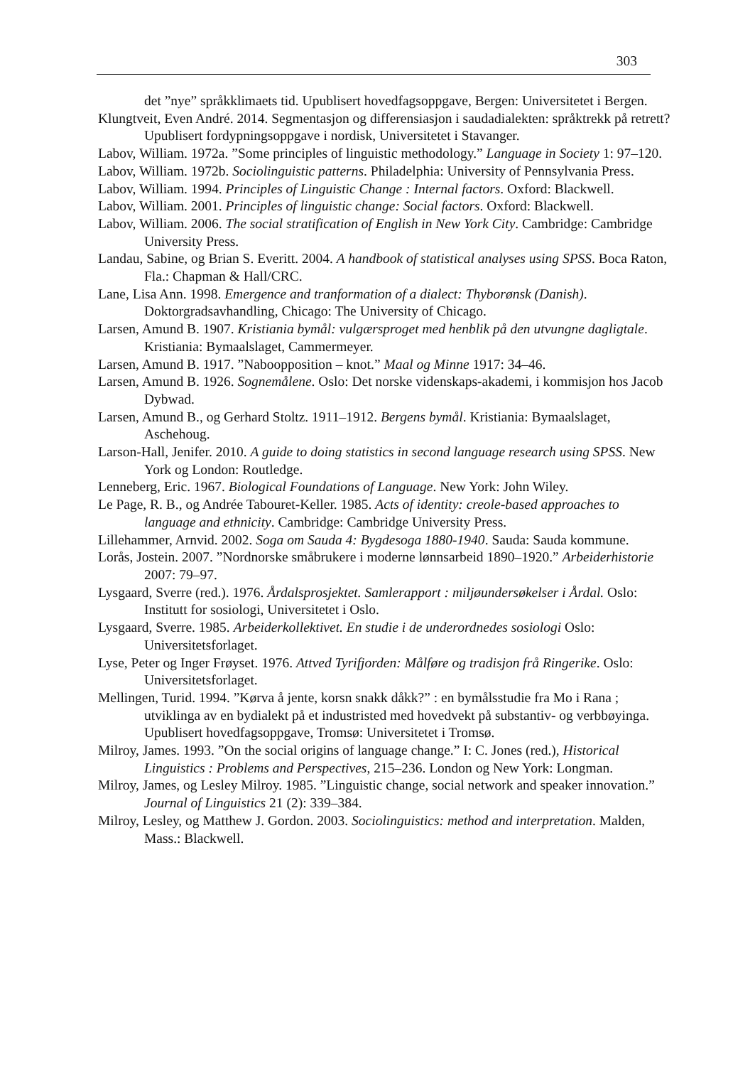303
det ”nye” språkklimaets tid. Upublisert hovedfagsoppgave, Bergen: Universitetet i Bergen.
Klungtveit, Even André. 2014. Segmentasjon og differensiasjon i saudadialekten: språktrekk på retrett? Upublisert fordypningsoppgave i nordisk, Universitetet i Stavanger.
Labov, William. 1972a. ”Some principles of linguistic methodology.” Language in Society 1: 97–120.
Labov, William. 1972b. Sociolinguistic patterns. Philadelphia: University of Pennsylvania Press.
Labov, William. 1994. Principles of Linguistic Change : Internal factors. Oxford: Blackwell.
Labov, William. 2001. Principles of linguistic change: Social factors. Oxford: Blackwell.
Labov, William. 2006. The social stratification of English in New York City. Cambridge: Cambridge University Press.
Landau, Sabine, og Brian S. Everitt. 2004. A handbook of statistical analyses using SPSS. Boca Raton, Fla.: Chapman & Hall/CRC.
Lane, Lisa Ann. 1998. Emergence and tranformation of a dialect: Thyborønsk (Danish). Doktorgradsavhandling, Chicago: The University of Chicago.
Larsen, Amund B. 1907. Kristiania bymål: vulgærsproget med henblik på den utvungne dagligtale. Kristiania: Bymaalslaget, Cammermeyer.
Larsen, Amund B. 1917. ”Naboopposition – knot.” Maal og Minne 1917: 34–46.
Larsen, Amund B. 1926. Sognemålene. Oslo: Det norske videnskaps-akademi, i kommisjon hos Jacob Dybwad.
Larsen, Amund B., og Gerhard Stoltz. 1911–1912. Bergens bymål. Kristiania: Bymaalslaget, Aschehoug.
Larson-Hall, Jenifer. 2010. A guide to doing statistics in second language research using SPSS. New York og London: Routledge.
Lenneberg, Eric. 1967. Biological Foundations of Language. New York: John Wiley.
Le Page, R. B., og Andrée Tabouret-Keller. 1985. Acts of identity: creole-based approaches to language and ethnicity. Cambridge: Cambridge University Press.
Lillehammer, Arnvid. 2002. Soga om Sauda 4: Bygdesoga 1880-1940. Sauda: Sauda kommune.
Lorås, Jostein. 2007. ”Nordnorske småbrukere i moderne lønnsarbeid 1890–1920.” Arbeiderhistorie 2007: 79–97.
Lysgaard, Sverre (red.). 1976. Årdalsprosjektet. Samlerapport : miljøundersøkelser i Årdal. Oslo: Institutt for sosiologi, Universitetet i Oslo.
Lysgaard, Sverre. 1985. Arbeiderkollektivet. En studie i de underordnedes sosiologi Oslo: Universitetsforlaget.
Lyse, Peter og Inger Frøyset. 1976. Attved Tyrifjorden: Målføre og tradisjon frå Ringerike. Oslo: Universitetsforlaget.
Mellingen, Turid. 1994. ”Kørva å jente, korsn snakk dåkk?” : en bymålsstudie fra Mo i Rana ; utviklinga av en bydialekt på et industristed med hovedvekt på substantiv- og verbbøyinga. Upublisert hovedfagsoppgave, Tromsø: Universitetet i Tromsø.
Milroy, James. 1993. ”On the social origins of language change.” I: C. Jones (red.), Historical Linguistics : Problems and Perspectives, 215–236. London og New York: Longman.
Milroy, James, og Lesley Milroy. 1985. ”Linguistic change, social network and speaker innovation.” Journal of Linguistics 21 (2): 339–384.
Milroy, Lesley, og Matthew J. Gordon. 2003. Sociolinguistics: method and interpretation. Malden, Mass.: Blackwell.